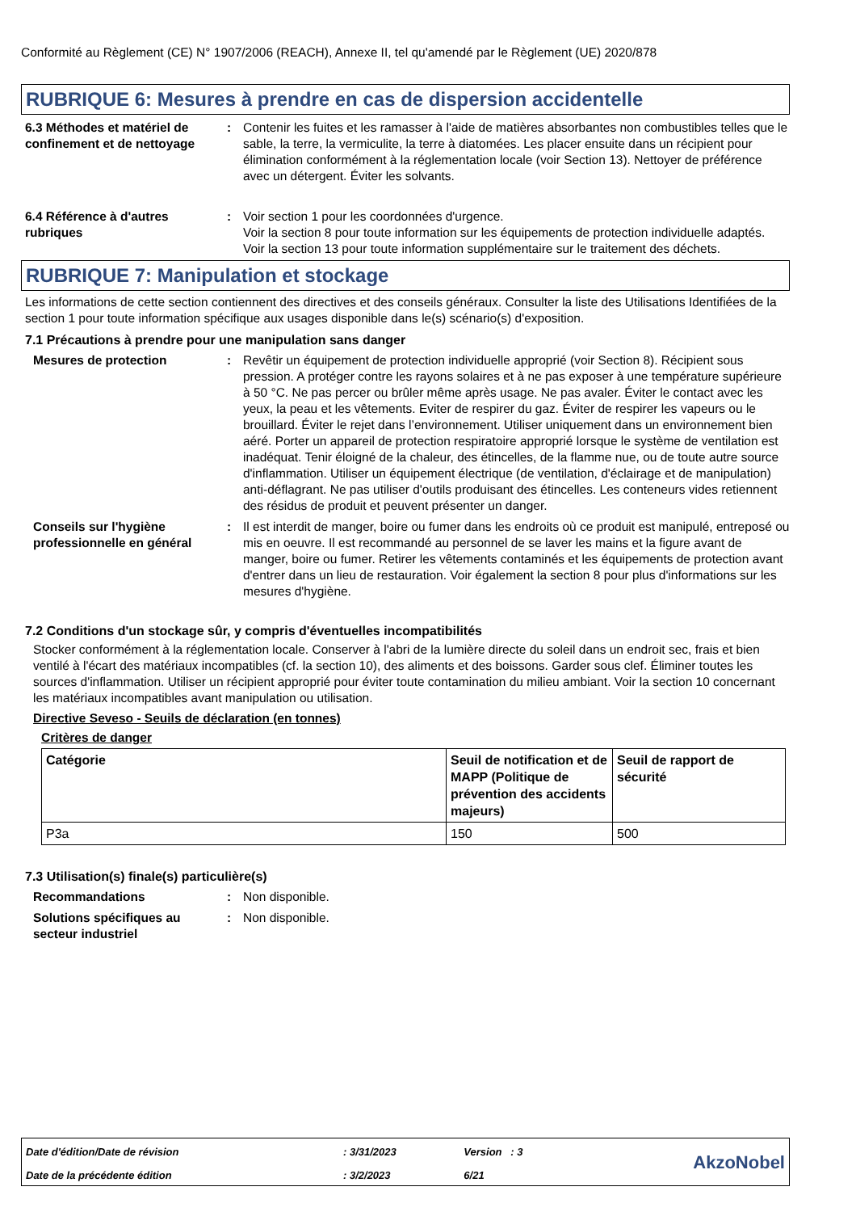Conformité au Règlement (CE) N° 1907/2006 (REACH), Annexe II, tel qu'amendé par le Règlement (UE) 2020/878
RUBRIQUE 6: Mesures à prendre en cas de dispersion accidentelle
6.3 Méthodes et matériel de confinement et de nettoyage
: Contenir les fuites et les ramasser à l'aide de matières absorbantes non combustibles telles que le sable, la terre, la vermiculite, la terre à diatomées. Les placer ensuite dans un récipient pour élimination conformément à la réglementation locale (voir Section 13). Nettoyer de préférence avec un détergent. Éviter les solvants.
6.4 Référence à d'autres rubriques
: Voir section 1 pour les coordonnées d'urgence.
Voir la section 8 pour toute information sur les équipements de protection individuelle adaptés.
Voir la section 13 pour toute information supplémentaire sur le traitement des déchets.
RUBRIQUE 7: Manipulation et stockage
Les informations de cette section contiennent des directives et des conseils généraux. Consulter la liste des Utilisations Identifiées de la section 1 pour toute information spécifique aux usages disponible dans le(s) scénario(s) d'exposition.
7.1 Précautions à prendre pour une manipulation sans danger
Mesures de protection : Revêtir un équipement de protection individuelle approprié (voir Section 8). Récipient sous pression. A protéger contre les rayons solaires et à ne pas exposer à une température supérieure à 50 °C. Ne pas percer ou brûler même après usage. Ne pas avaler. Éviter le contact avec les yeux, la peau et les vêtements. Eviter de respirer du gaz. Éviter de respirer les vapeurs ou le brouillard. Éviter le rejet dans l’environnement. Utiliser uniquement dans un environnement bien aéré. Porter un appareil de protection respiratoire approprié lorsque le système de ventilation est inadéquat. Tenir éloigné de la chaleur, des étincelles, de la flamme nue, ou de toute autre source d'inflammation. Utiliser un équipement électrique (de ventilation, d'éclairage et de manipulation) anti-déflagrant. Ne pas utiliser d'outils produisant des étincelles. Les conteneurs vides retiennent des résidus de produit et peuvent présenter un danger.
Conseils sur l'hygiène professionnelle en général
: Il est interdit de manger, boire ou fumer dans les endroits où ce produit est manipulé, entreposé ou mis en oeuvre. Il est recommandé au personnel de se laver les mains et la figure avant de manger, boire ou fumer. Retirer les vêtements contaminés et les équipements de protection avant d'entrer dans un lieu de restauration. Voir également la section 8 pour plus d'informations sur les mesures d'hygiène.
7.2 Conditions d'un stockage sûr, y compris d'éventuelles incompatibilités
Stocker conformément à la réglementation locale. Conserver à l'abri de la lumière directe du soleil dans un endroit sec, frais et bien ventilé à l'écart des matériaux incompatibles (cf. la section 10), des aliments et des boissons. Garder sous clef. Éliminer toutes les sources d'inflammation. Utiliser un récipient approprié pour éviter toute contamination du milieu ambiant. Voir la section 10 concernant les matériaux incompatibles avant manipulation ou utilisation.
Directive Seveso - Seuils de déclaration (en tonnes)
Critères de danger
| Catégorie | Seuil de notification et de MAPP (Politique de prévention des accidents majeurs) | Seuil de rapport de sécurité |
| --- | --- | --- |
| P3a | 150 | 500 |
7.3 Utilisation(s) finale(s) particulière(s)
Recommandations : Non disponible.
Solutions spécifiques au secteur industriel
: Non disponible.
| Date d'édition/Date de révision | : 3/31/2023 | Version : 3 | AkzoNobel |
| Date de la précédente édition | : 3/2/2023 | 6/21 | |